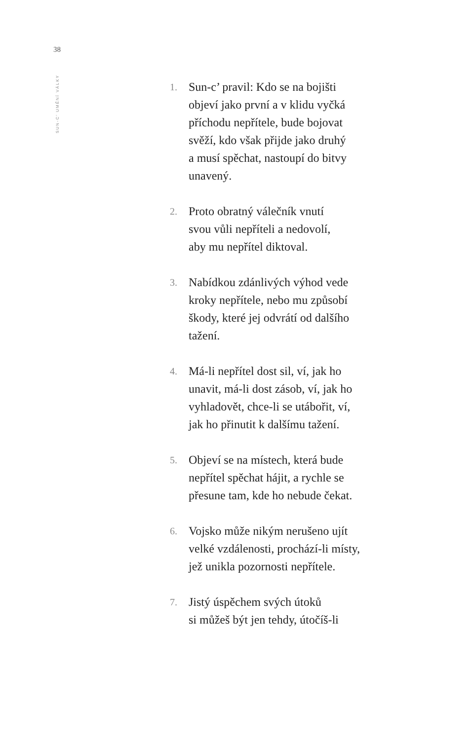38
SUN-C’ UMĚNÍ VÁLKY
1. Sun-c’ pravil: Kdo se na bojišti
objeví jako první a v klidu vyčká
příchodu nepřítele, bude bojovat
svěží, kdo však přijde jako druhý
a musí spěchat, nastoupí do bitvy
unavený.
2. Proto obratný válečník vnutí
svou vůli nepříteli a nedovolí,
aby mu nepřítel diktoval.
3. Nabídkou zdánlivých výhod vede
kroky nepřítele, nebo mu způsobí
škody, které jej odvrátí od dalšího
tažení.
4. Má-li nepřítel dost sil, ví, jak ho
unavit, má-li dost zásob, ví, jak ho
vyhladovět, chce-li se utábořit, ví,
jak ho přinutit k dalšímu tažení.
5. Objeví se na místech, která bude
nepřítel spěchat hájit, a rychle se
přesune tam, kde ho nebude čekat.
6. Vojsko může nikým nerušeno ujít
velké vzdálenosti, prochází-li místy,
jež unikla pozornosti nepřítele.
7. Jistý úspěchem svých útoků
si můžeš být jen tehdy, útočíš-li